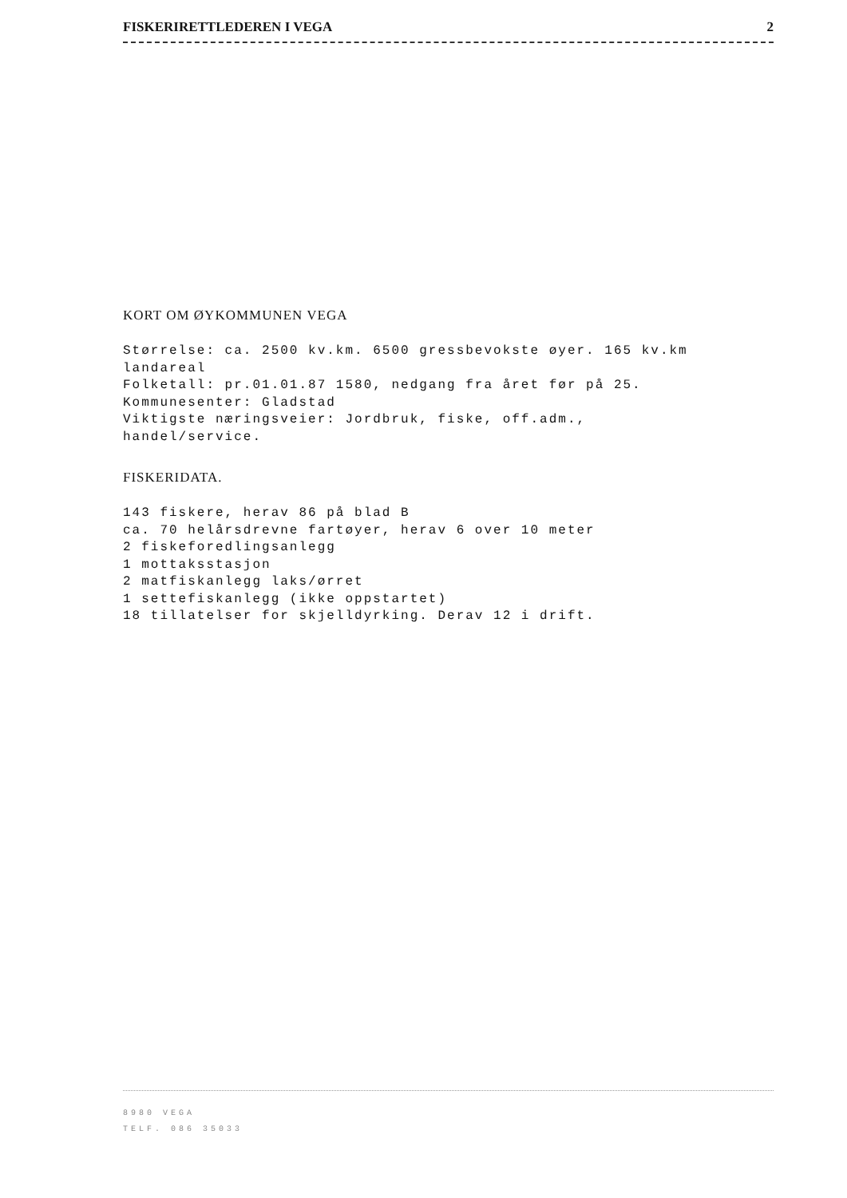FISKERIRETTLEDEREN I VEGA 2
KORT OM ØYKOMMUNEN VEGA
Størrelse: ca. 2500 kv.km. 6500 gressbevokste øyer. 165 kv.km
landareal
Folketall: pr.01.01.87 1580, nedgang fra året før på 25.
Kommunesenter: Gladstad
Viktigste næringsveier: Jordbruk, fiske, off.adm.,
handel/service.
FISKERIDATA.
143 fiskere, herav 86 på blad B
ca. 70 helårsdrevne fartøyer, herav 6 over 10 meter
2 fiskeforedlingsanlegg
1 mottaksstasjon
2 matfiskanlegg laks/ørret
1 settefiskanlegg (ikke oppstartet)
18 tillatelser for skjelldyrking. Derav 12 i drift.
8980 VEGA
TELF. 086 35033